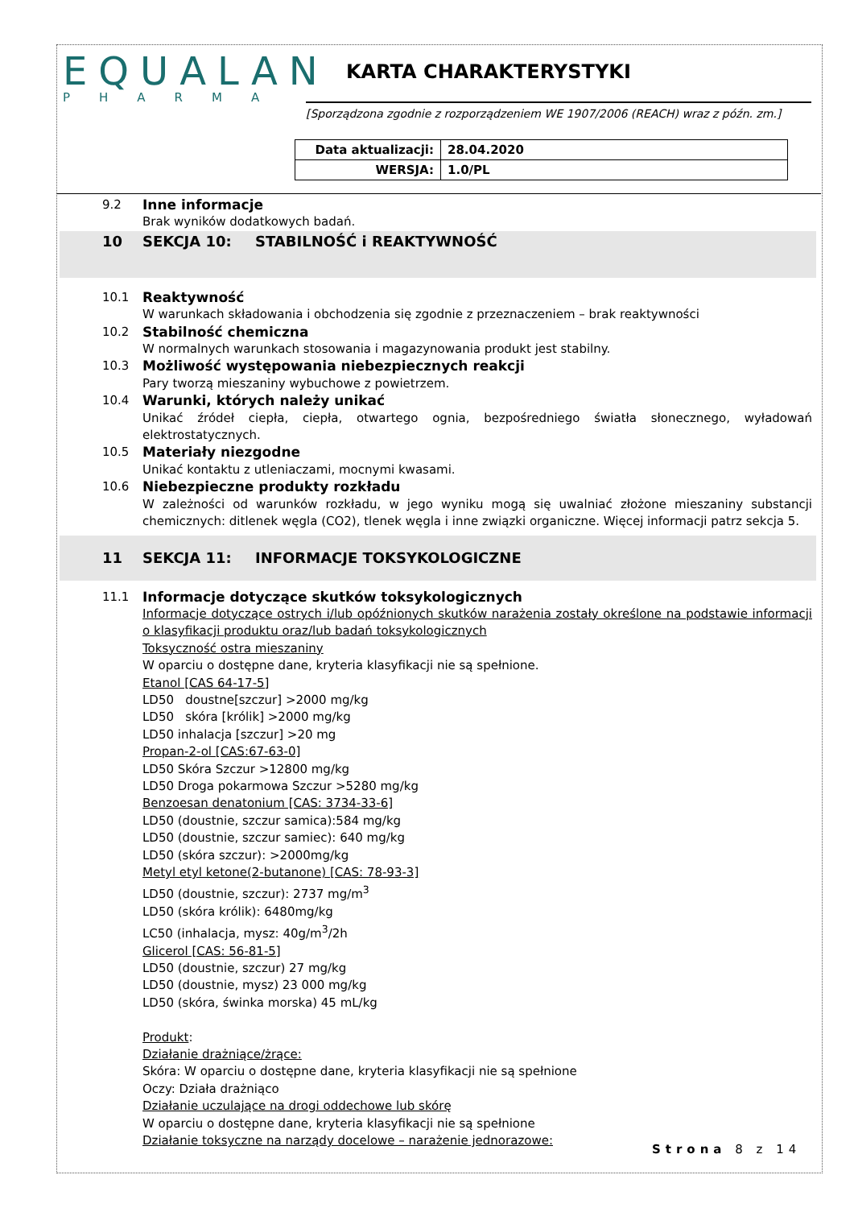EQUALAN
PHARMA
KARTA CHARAKTERYSTYKI
[Sporządzona zgodnie z rozporządzeniem WE 1907/2006 (REACH) wraz z późn. zm.]
| Data aktualizacji: | 28.04.2020 |
| WERSJA: | 1.0/PL |
9.2 Inne informacje
Brak wyników dodatkowych badań.
10 SEKCJA 10: STABILNOŚĆ i REAKTYWNOŚĆ
10.1 Reaktywność
W warunkach składowania i obchodzenia się zgodnie z przeznaczeniem – brak reaktywności
10.2 Stabilność chemiczna
W normalnych warunkach stosowania i magazynowania produkt jest stabilny.
10.3 Możliwość występowania niebezpiecznych reakcji
Pary tworzą mieszaniny wybuchowe z powietrzem.
10.4 Warunki, których należy unikać
Unikać źródeł ciepła, ciepła, otwartego ognia, bezpośredniego światła słonecznego, wyładowań elektrostatycznych.
10.5 Materiały niezgodne
Unikać kontaktu z utleniaczami, mocnymi kwasami.
10.6 Niebezpieczne produkty rozkładu
W zależności od warunków rozkładu, w jego wyniku mogą się uwalniać złożone mieszaniny substancji chemicznych: ditlenek węgla (CO2), tlenek węgla i inne związki organiczne. Więcej informacji patrz sekcja 5.
11 SEKCJA 11: INFORMACJE TOKSYKOLOGICZNE
11.1 Informacje dotyczące skutków toksykologicznych
Informacje dotyczące ostrych i/lub opóźnionych skutków narażenia zostały określone na podstawie informacji o klasyfikacji produktu oraz/lub badań toksykologicznych
Toksyczność ostra mieszaniny
W oparciu o dostępne dane, kryteria klasyfikacji nie są spełnione.
Etanol [CAS 64-17-5]
LD50 doustne[szczur] >2000 mg/kg
LD50 skóra [królik] >2000 mg/kg
LD50 inhalacja [szczur] >20 mg
Propan-2-ol [CAS:67-63-0]
LD50 Skóra Szczur >12800 mg/kg
LD50 Droga pokarmowa Szczur >5280 mg/kg
Benzoesan denatonium [CAS: 3734-33-6]
LD50 (doustnie, szczur samica):584 mg/kg
LD50 (doustnie, szczur samiec): 640 mg/kg
LD50 (skóra szczur): >2000mg/kg
Metyl etyl ketone(2-butanone) [CAS: 78-93-3]
LD50 (doustnie, szczur): 2737 mg/m<sup>3</sup>
LD50 (skóra królik): 6480mg/kg
LC50 (inhalacja, mysz: 40g/m<sup>3</sup>/2h
Glicerol [CAS: 56-81-5]
LD50 (doustnie, szczur) 27 mg/kg
LD50 (doustnie, mysz) 23 000 mg/kg
LD50 (skóra, świnka morska) 45 mL/kg
Produkt:
Działanie drażniące/żrące:
Skóra: W oparciu o dostępne dane, kryteria klasyfikacji nie są spełnione
Oczy: Działa drażniąco
Działanie uczulające na drogi oddechowe lub skórę
W oparciu o dostępne dane, kryteria klasyfikacji nie są spełnione
Działanie toksyczne na narządy docelowe – narażenie jednorazowe:
Strona 8 z 14